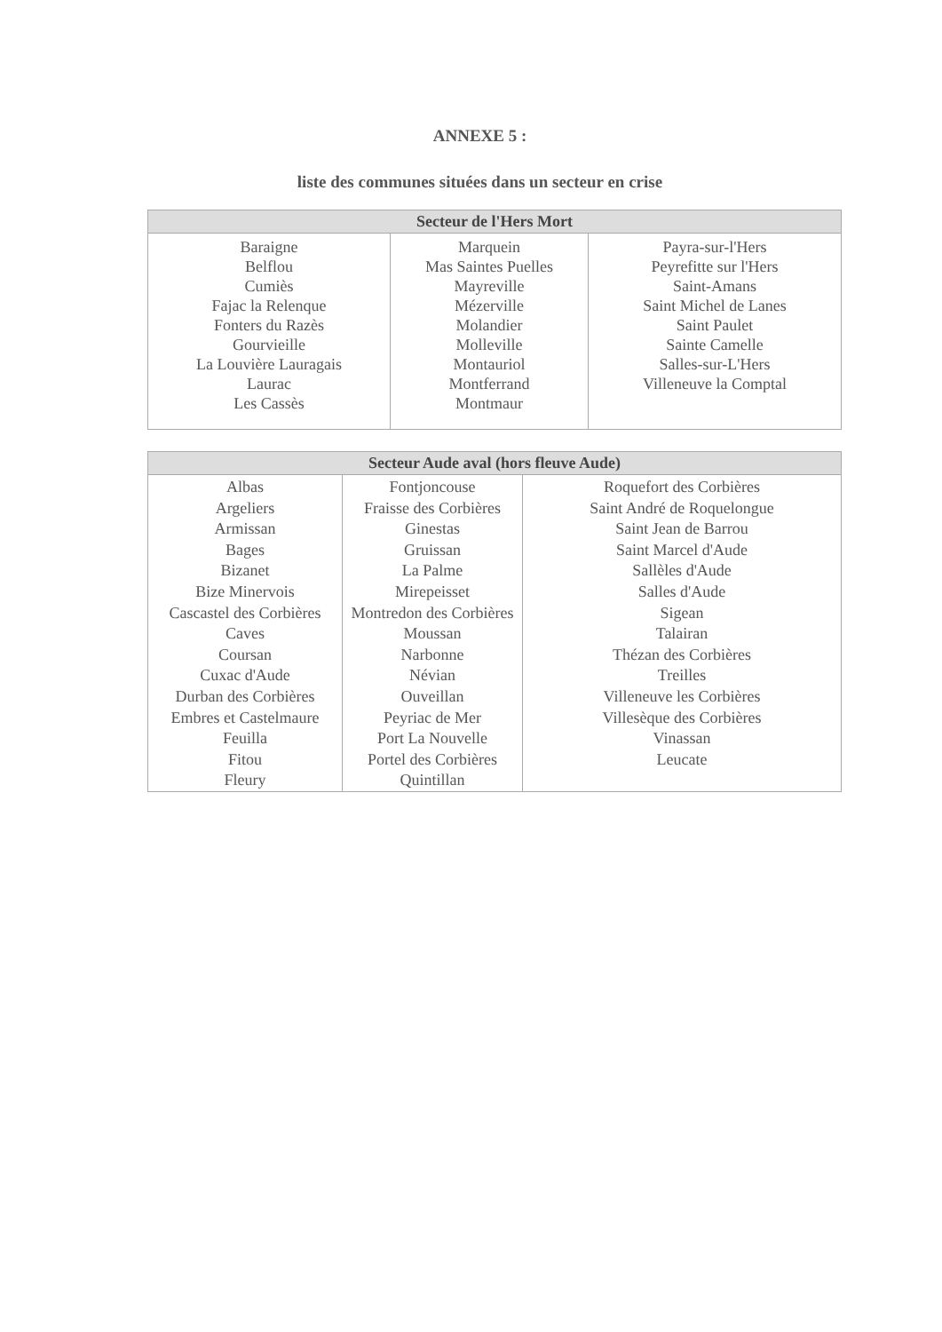ANNEXE 5 :
liste des communes situées dans un secteur en crise
| Secteur de l'Hers Mort | | |
| --- | --- | --- |
| Baraigne Belflou Cumiès Fajac la Relenque Fonters du Razès Gourvieille La Louvière Lauragais Laurac Les Cassès | Marquein Mas Saintes Puelles Mayreville Mézerville Molandier Molleville Montauriol Montferrand Montmaur | Payra-sur-l'Hers Peyrefitte sur l'Hers Saint-Amans Saint Michel de Lanes Saint Paulet Sainte Camelle Salles-sur-L'Hers Villeneuve la Comptal |
| Secteur Aude aval (hors fleuve Aude) | | |
| --- | --- | --- |
| Albas Argeliers Armissan Bages Bizanet Bize Minervois Cascastel des Corbières Caves Coursan Cuxac d'Aude Durban des Corbières Embres et Castelmaure Feuilla Fitou Fleury | Fontjoncouse Fraisse des Corbières Ginestas Gruissan La Palme Mirepeisset Montredon des Corbières Moussan Narbonne Névian Ouveillan Peyriac de Mer Port La Nouvelle Portel des Corbières Quintillan | Roquefort des Corbières Saint André de Roquelongue Saint Jean de Barrou Saint Marcel d'Aude Sallèles d'Aude Salles d'Aude Sigean Talairan Thézan des Corbières Treilles Villeneuve les Corbières Villesèque des Corbières Vinassan Leucate |